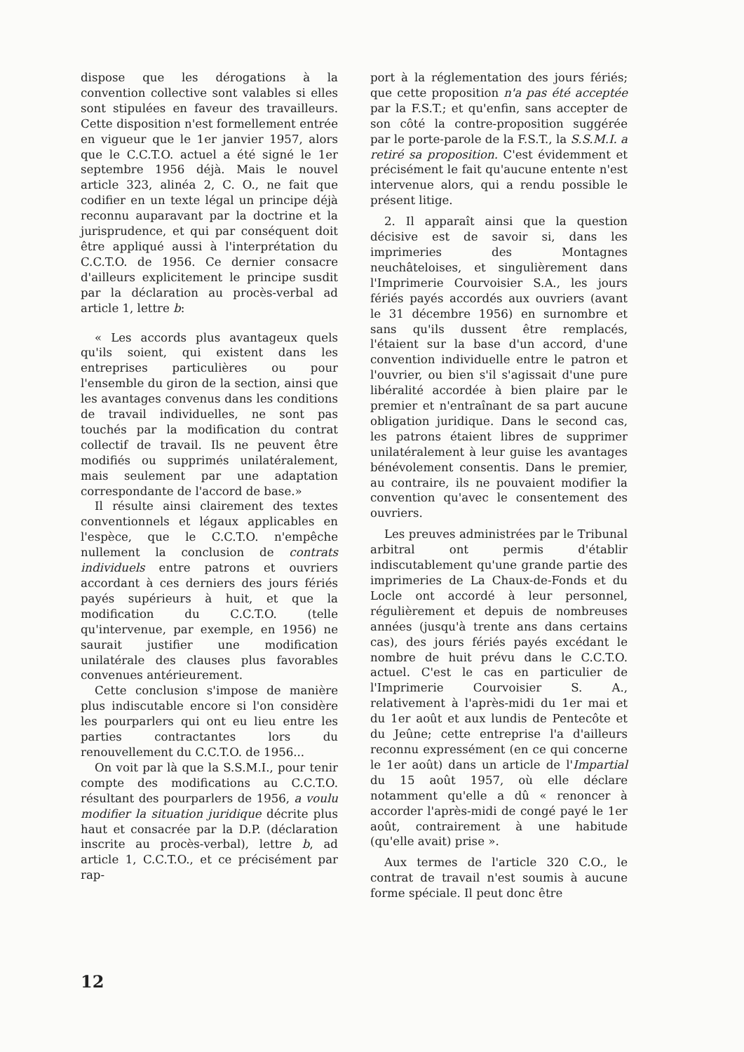dispose que les dérogations à la convention collective sont valables si elles sont stipulées en faveur des travailleurs. Cette disposition n'est formellement entrée en vigueur que le 1er janvier 1957, alors que le C.C.T.O. actuel a été signé le 1er septembre 1956 déjà. Mais le nouvel article 323, alinéa 2, C. O., ne fait que codifier en un texte légal un principe déjà reconnu auparavant par la doctrine et la jurisprudence, et qui par conséquent doit être appliqué aussi à l'interprétation du C.C.T.O. de 1956. Ce dernier consacre d'ailleurs explicitement le principe susdit par la déclaration au procès-verbal ad article 1, lettre b:
« Les accords plus avantageux quels qu'ils soient, qui existent dans les entreprises particulières ou pour l'ensemble du giron de la section, ainsi que les avantages convenus dans les conditions de travail individuelles, ne sont pas touchés par la modification du contrat collectif de travail. Ils ne peuvent être modifiés ou supprimés unilatéralement, mais seulement par une adaptation correspondante de l'accord de base.»
Il résulte ainsi clairement des textes conventionnels et légaux applicables en l'espèce, que le C.C.T.O. n'empêche nullement la conclusion de contrats individuels entre patrons et ouvriers accordant à ces derniers des jours fériés payés supérieurs à huit, et que la modification du C.C.T.O. (telle qu'intervenue, par exemple, en 1956) ne saurait justifier une modification unilatérale des clauses plus favorables convenues antérieurement.
Cette conclusion s'impose de manière plus indiscutable encore si l'on considère les pourparlers qui ont eu lieu entre les parties contractantes lors du renouvellement du C.C.T.O. de 1956...
On voit par là que la S.S.M.I., pour tenir compte des modifications au C.C.T.O. résultant des pourparlers de 1956, a voulu modifier la situation juridique décrite plus haut et consacrée par la D.P. (déclaration inscrite au procès-verbal), lettre b, ad article 1, C.C.T.O., et ce précisément par rap-
port à la réglementation des jours fériés; que cette proposition n'a pas été acceptée par la F.S.T.; et qu'enfin, sans accepter de son côté la contre-proposition suggérée par le porte-parole de la F.S.T., la S.S.M.I. a retiré sa proposition. C'est évidemment et précisément le fait qu'aucune entente n'est intervenue alors, qui a rendu possible le présent litige.
2. Il apparaît ainsi que la question décisive est de savoir si, dans les imprimeries des Montagnes neuchâteloises, et singulièrement dans l'Imprimerie Courvoisier S.A., les jours fériés payés accordés aux ouvriers (avant le 31 décembre 1956) en surnombre et sans qu'ils dussent être remplacés, l'étaient sur la base d'un accord, d'une convention individuelle entre le patron et l'ouvrier, ou bien s'il s'agissait d'une pure libéralité accordée à bien plaire par le premier et n'entraînant de sa part aucune obligation juridique. Dans le second cas, les patrons étaient libres de supprimer unilatéralement à leur guise les avantages bénévolement consentis. Dans le premier, au contraire, ils ne pouvaient modifier la convention qu'avec le consentement des ouvriers.
Les preuves administrées par le Tribunal arbitral ont permis d'établir indiscutablement qu'une grande partie des imprimeries de La Chaux-de-Fonds et du Locle ont accordé à leur personnel, régulièrement et depuis de nombreuses années (jusqu'à trente ans dans certains cas), des jours fériés payés excédant le nombre de huit prévu dans le C.C.T.O. actuel. C'est le cas en particulier de l'Imprimerie Courvoisier S. A., relativement à l'après-midi du 1er mai et du 1er août et aux lundis de Pentecôte et du Jeûne; cette entreprise l'a d'ailleurs reconnu expressément (en ce qui concerne le 1er août) dans un article de l'Impartial du 15 août 1957, où elle déclare notamment qu'elle a dû « renoncer à accorder l'après-midi de congé payé le 1er août, contrairement à une habitude (qu'elle avait) prise ».
Aux termes de l'article 320 C.O., le contrat de travail n'est soumis à aucune forme spéciale. Il peut donc être
12